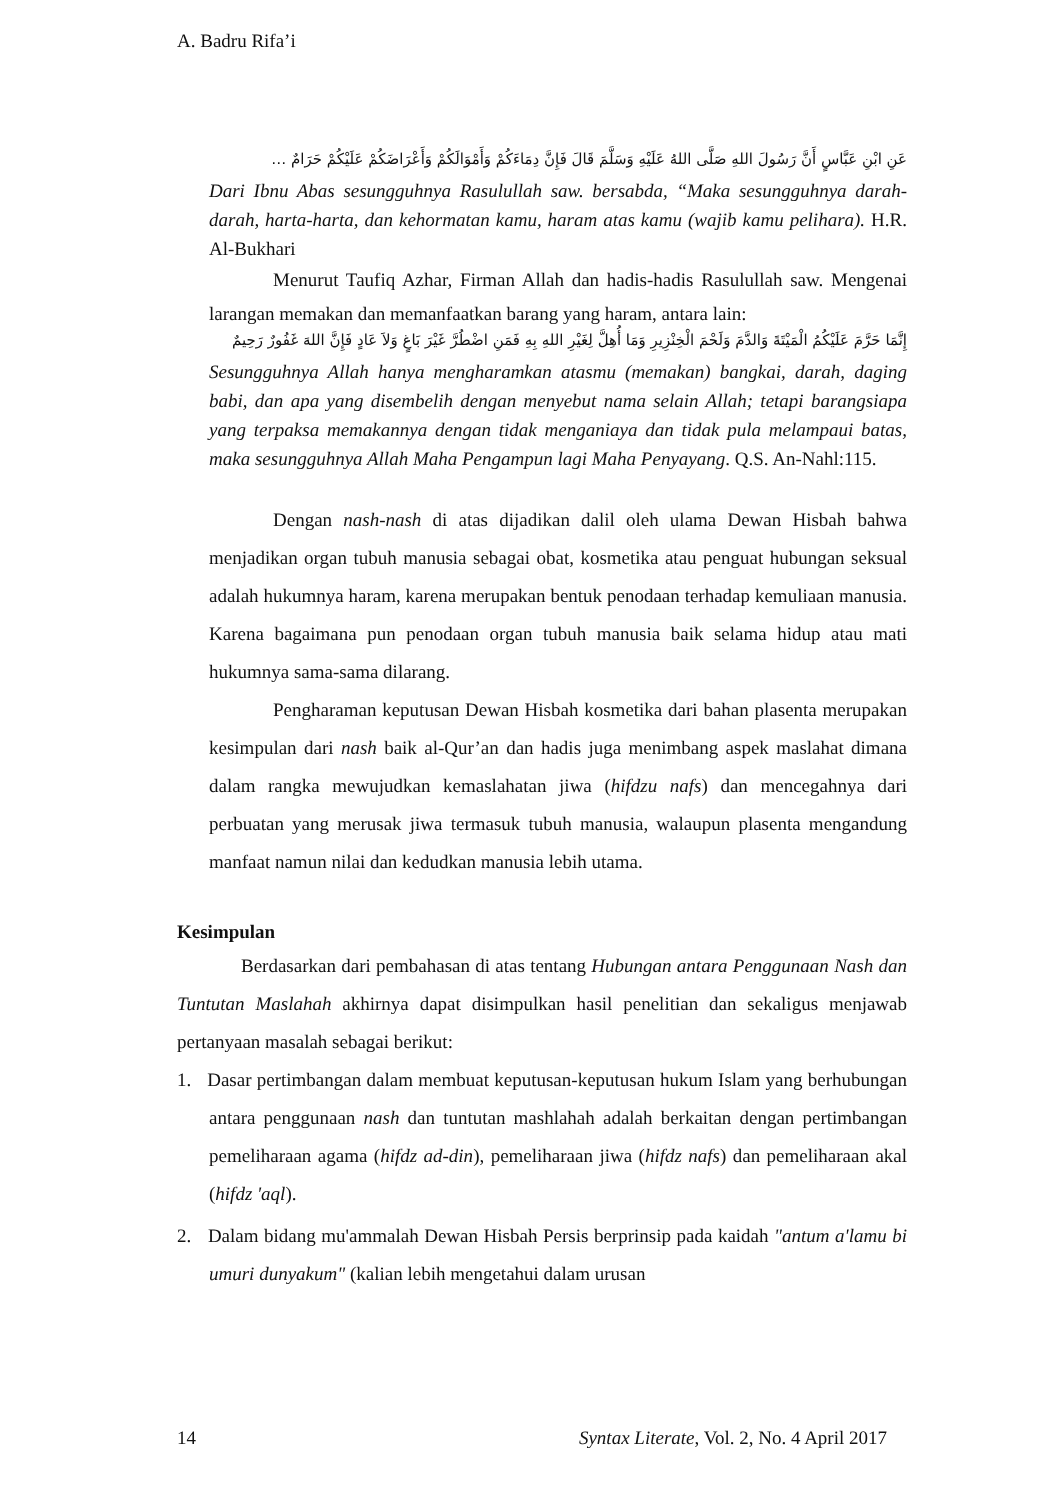A. Badru Rifa’i
عَنِ ابْنِ عَبَّاسٍ أَنَّ رَسُولَ اللهِ صَلَّى اللهُ عَلَيْهِ وَسَلَّمَ قَالَ فَإِنَّ دِمَاءَكُمْ وَأَمْوَالَكُمْ وَأَعْرَاضَكُمْ عَلَيْكُمْ حَرَامٌ …
Dari Ibnu Abas sesungguhnya Rasulullah saw. bersabda, “Maka sesungguhnya darah-darah, harta-harta, dan kehormatan kamu, haram atas kamu (wajib kamu pelihara). H.R. Al-Bukhari
Menurut Taufiq Azhar, Firman Allah dan hadis-hadis Rasulullah saw. Mengenai larangan memakan dan memanfaatkan barang yang haram, antara lain:
إِنَّمَا حَرَّمَ عَلَيْكُمُ الْمَيْتَةَ وَالدَّمَ وَلَحْمَ الْخِنْزِيرِ وَمَا أُهِلَّ لِغَيْرِ اللهِ بِهِ فَمَنِ اضْطُرَّ غَيْرَ بَاغٍ وَلاَ عَادٍ فَإِنَّ اللهَ غَفُورٌ رَحِيمٌ
Sesungguhnya Allah hanya mengharamkan atasmu (memakan) bangkai, darah, daging babi, dan apa yang disembelih dengan menyebut nama selain Allah; tetapi barangsiapa yang terpaksa memakannya dengan tidak menganiaya dan tidak pula melampaui batas, maka sesungguhnya Allah Maha Pengampun lagi Maha Penyayang. Q.S. An-Nahl:115.
Dengan nash-nash di atas dijadikan dalil oleh ulama Dewan Hisbah bahwa menjadikan organ tubuh manusia sebagai obat, kosmetika atau penguat hubungan seksual adalah hukumnya haram, karena merupakan bentuk penodaan terhadap kemuliaan manusia. Karena bagaimana pun penodaan organ tubuh manusia baik selama hidup atau mati hukumnya sama-sama dilarang.
Pengharaman keputusan Dewan Hisbah kosmetika dari bahan plasenta merupakan kesimpulan dari nash baik al-Qur’an dan hadis juga menimbang aspek maslahat dimana dalam rangka mewujudkan kemaslahatan jiwa (hifdzu nafs) dan mencegahnya dari perbuatan yang merusak jiwa termasuk tubuh manusia, walaupun plasenta mengandung manfaat namun nilai dan kedudkan manusia lebih utama.
Kesimpulan
Berdasarkan dari pembahasan di atas tentang Hubungan antara Penggunaan Nash dan Tuntutan Maslahah akhirnya dapat disimpulkan hasil penelitian dan sekaligus menjawab pertanyaan masalah sebagai berikut:
1. Dasar pertimbangan dalam membuat keputusan-keputusan hukum Islam yang berhubungan antara penggunaan nash dan tuntutan mashlahah adalah berkaitan dengan pertimbangan pemeliharaan agama (hifdz ad-din), pemeliharaan jiwa (hifdz nafs) dan pemeliharaan akal (hifdz 'aql).
2. Dalam bidang mu'ammalah Dewan Hisbah Persis berprinsip pada kaidah "antum a'lamu bi umuri dunyakum" (kalian lebih mengetahui dalam urusan
14 Syntax Literate, Vol. 2, No. 4 April 2017